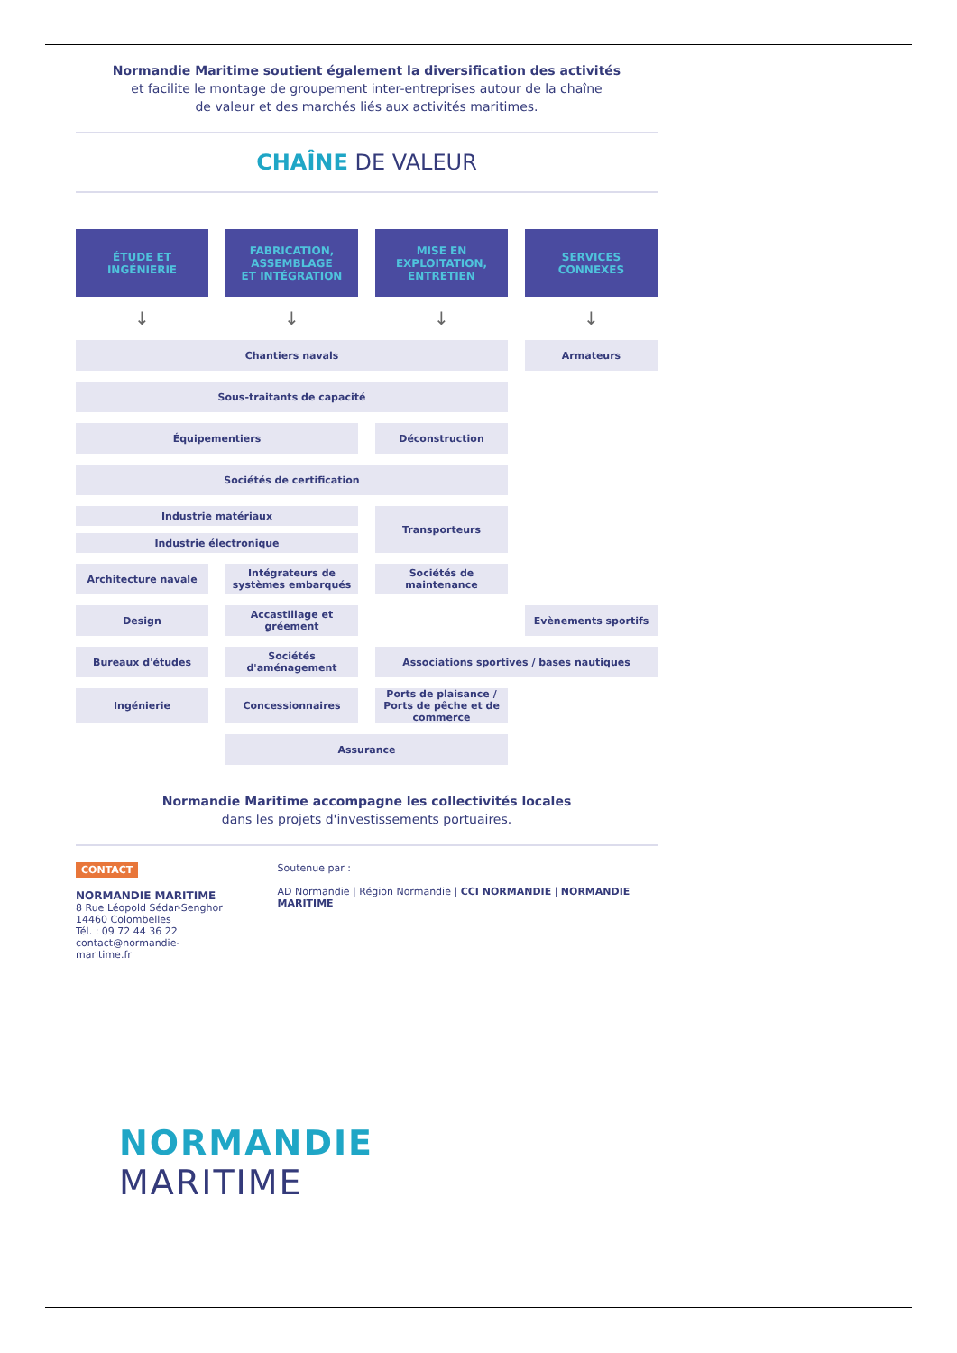Normandie Maritime soutient également la diversification des activités
et facilite le montage de groupement inter-entreprises autour de la chaîne
de valeur et des marchés liés aux activités maritimes.
CHAÎNE DE VALEUR
ÉTUDE ET
INGÉNIERIE
FABRICATION,
ASSEMBLAGE
ET INTÉGRATION
MISE EN
EXPLOITATION,
ENTRETIEN
SERVICES
CONNEXES
↓
↓
↓
↓
Chantiers navals
Armateurs
Sous-traitants de capacité
Équipementiers
Déconstruction
Sociétés de certification
Industrie matériaux
Industrie électronique
Transporteurs
Architecture navale
Intégrateurs de systèmes embarqués
Sociétés de maintenance
Design
Accastillage et gréement
Evènements sportifs
Bureaux d'études
Sociétés d'aménagement
Associations sportives / bases nautiques
Ingénierie
Concessionnaires
Ports de plaisance / Ports de pêche et de commerce
Assurance
Normandie Maritime accompagne les collectivités locales
dans les projets d'investissements portuaires.
CONTACT
NORMANDIE MARITIME
8 Rue Léopold Sédar-Senghor
14460 Colombelles
Tél. : 09 72 44 36 22
contact@normandie-maritime.fr
Soutenue par :
AD Normandie | Région Normandie | CCI NORMANDIE | NORMANDIE MARITIME
NORMANDIE
MARITIME